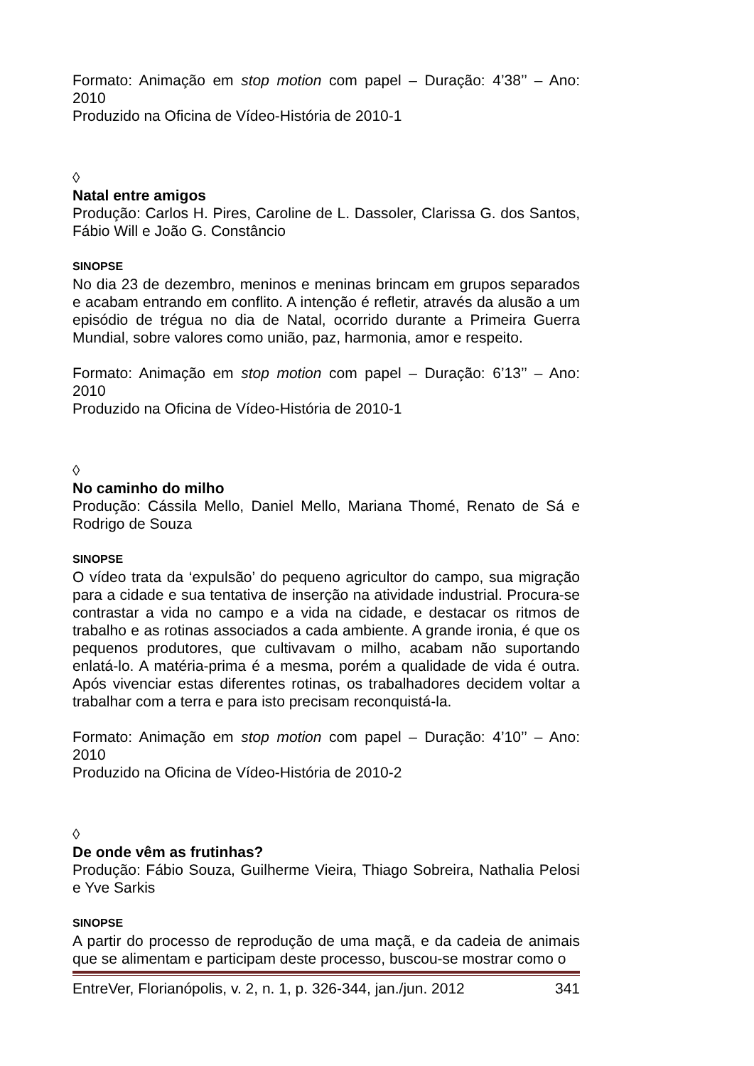Formato: Animação em stop motion com papel – Duração: 4’38’’ – Ano: 2010
Produzido na Oficina de Vídeo-História de 2010-1
◊
Natal entre amigos
Produção: Carlos H. Pires, Caroline de L. Dassoler, Clarissa G. dos Santos, Fábio Will e João G. Constâncio
SINOPSE
No dia 23 de dezembro, meninos e meninas brincam em grupos separados e acabam entrando em conflito. A intenção é refletir, através da alusão a um episódio de trégua no dia de Natal, ocorrido durante a Primeira Guerra Mundial, sobre valores como união, paz, harmonia, amor e respeito.
Formato: Animação em stop motion com papel – Duração: 6’13’’ – Ano: 2010
Produzido na Oficina de Vídeo-História de 2010-1
◊
No caminho do milho
Produção: Cássila Mello, Daniel Mello, Mariana Thomé, Renato de Sá e Rodrigo de Souza
SINOPSE
O vídeo trata da ‘expulsão’ do pequeno agricultor do campo, sua migração para a cidade e sua tentativa de inserção na atividade industrial. Procura-se contrastar a vida no campo e a vida na cidade, e destacar os ritmos de trabalho e as rotinas associados a cada ambiente. A grande ironia, é que os pequenos produtores, que cultivavam o milho, acabam não suportando enlatá-lo. A matéria-prima é a mesma, porém a qualidade de vida é outra. Após vivenciar estas diferentes rotinas, os trabalhadores decidem voltar a trabalhar com a terra e para isto precisam reconquistá-la.
Formato: Animação em stop motion com papel – Duração: 4’10’’ – Ano: 2010
Produzido na Oficina de Vídeo-História de 2010-2
◊
De onde vêm as frutinhas?
Produção: Fábio Souza, Guilherme Vieira, Thiago Sobreira, Nathalia Pelosi e Yve Sarkis
SINOPSE
A partir do processo de reprodução de uma maçã, e da cadeia de animais que se alimentam e participam deste processo, buscou-se mostrar como o
EntreVer, Florianópolis, v. 2, n. 1, p. 326-344, jan./jun. 2012 341